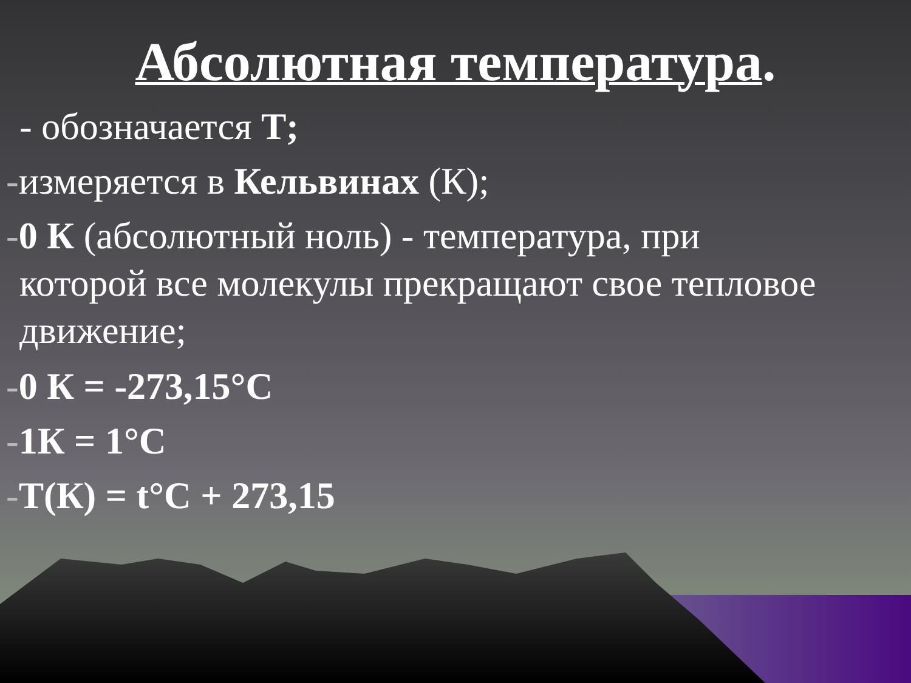Абсолютная температура.
- обозначается Т;
-измеряется в Кельвинах (К);
-0 К (абсолютный ноль) - температура, при
которой все молекулы прекращают свое тепловое
движение;
-0 К = -273,15°С
-1К = 1°С
-Т(К) = t°С + 273,15